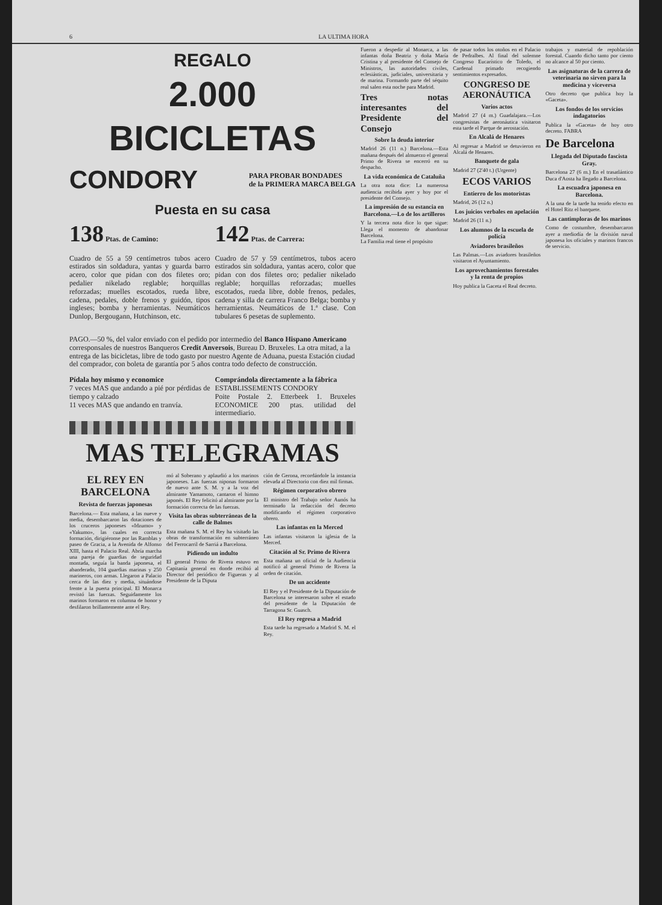6 LA ULTIMA HORA
REGALO
2.000
BICICLETAS
CONDORY
PARA PROBAR BONDADES
de la PRIMERA MARCA BELGA
Puesta en su casa
138 Ptas. de Camino:
Cuadro de 55 a 59 centímetros tubos acero estirados sin soldadura, yantas y guarda barro acero, color que pidan con dos filetes oro; pedalier nikelado reglable; horquillas reforzadas; muelles escotados, rueda libre, cadena, pedales, doble frenos y guidón, tipos ingleses; bomba y herramientas. Neumáticos Dunlop, Bergougann, Hutchinson, etc.
142 Ptas. de Carrera:
Cuadro de 57 y 59 centímetros, tubos acero estirados sin soldadura, yantas acero, color que pidan con dos filetes oro; pedalier nikelado reglable; horquillas reforzadas; muelles escotados, rueda libre, doble frenos, pedales, cadena y silla de carrera Franco Belga; bomba y herramientas. Neumáticos de 1.ª clase. Con tubulares 6 pesetas de suplemento.
PAGO.—50 %, del valor enviado con el pedido por intermedio del Banco Hispano Americano corresponsales de nuestros Banqueros Credit Anversois, Bureau D. Bruxeles. La otra mitad, a la entrega de las bicicletas, libre de todo gasto por nuestro Agente de Aduana, puesta Estación ciudad del comprador, con boleta de garantía por 5 años contra todo defecto de construcción.
Pídala hoy mismo y economice
7 veces MAS que andando a pié por pérdidas de tiempo y calzado
11 veces MAS que andando en tranvía.
Comprándola directamente a la fábrica
ESTABLISSEMENTS CONDORY
Poite Postale 2. Etterbeek 1. Bruxeles ECONOMICE 200 ptas. utilidad del intermediario.
MAS TELEGRAMAS
EL REY EN BARCELONA
Revista de fuerzas japonesas
Barcelona.— Esta mañana, a las nueve y media, desembarcaron las dotaciones de los cruceros japoneses «Idzumo» y «Yakumo», las cuales en correcta formación, dirigiéronse por las Ramblas y paseo de Gracia, a la Avenida de Alfonso XIII, hasta el Palacio Real. Abría marcha una pareja de guardias de seguridad montada, seguía la banda japonesa, el abanderado, 104 guardias marinas y 250 marineros, con armas. Llegaron a Palacio cerca de las diez y media, situándose frente a la puerta principal. El Monarca revistó las fuerzas. Seguidamente los marinos formaron en columna de honor y desfilaron brillantemente ante el Rey.
mó al Soberano y aplaudió a los marinos japoneses. Las fuerzas niponas formaron de nuevo ante S. M. y a la voz del almirante Yamamoto, cantaron el himno japonés. El Rey felicitó al almirante por la formación correcta de las fuerzas.
Visita las obras subterráneas de la calle de Balmes
Esta mañana S. M. el Rey ha visitado las obras de transformación en subterráneo del Ferrocarril de Sarriá a Barcelona.
Pidiendo un indulto
El general Primo de Rivera estuvo en Capitanía general en donde recibió al Director del periódico de Figueras y al Presidente de la Diputa
ción de Gerona, recordándole la instancia elevada al Directorio con diez mil firmas.
Régimen corporativo obrero
El ministro del Trabajo señor Aunós ha terminado la redacción del decreto modificando el régimen corporativo obrero.
Las infantas en la Merced
Las infantas visitaron la iglesia de la Merced.
Citación al Sr. Primo de Rivera
Esta mañana un oficial de la Audiencia notificó al general Primo de Rivera la orden de citación.
De un accidente
El Rey y el Presidente de la Diputación de Barcelona se interesaron sobre el estado del presidente de la Diputación de Tarragona Sr. Guasch.
El Rey regresa a Madrid
Esta tarde ha regresado a Madrid S. M. el Rey.
Fueron a despedir al Monarca, a las infantas doña Beatriz y doña María Cristina y al presidente del Consejo de Ministros, las autoridades civiles, eclesiásticas, judiciales, universitaria y de marina. Formando parte del séquito real salen esta noche para Madrid.
Tres notas interesantes del Presidente del Consejo
Sobre la deuda interior
Madrid 26 (11 n.) Barcelona.—Esta mañana después del almuerzo el general Primo de Rivera se encerró en su despacho.
La vida económica de Cataluña
La otra nota dice: La numerosa audiencia recibida ayer y hoy por el presidente del Consejo.
La impresión de su estancia en Barcelona.—Lo de los artilleros
Y la tercera nota dice lo que sigue: Llega el momento de abandonar Barcelona.
La Familia real tiene el propósito
de pasar todos los otoños en el Palacio de Pedralbes. Al final del solemne Congreso Eucarístico de Toledo, el Cardenal primado recogiendo sentimientos expresados.
CONGRESO DE AERONÁUTICA
Varios actos
Madrid 27 (4 m.) Guadalajara.—Los congresistas de aeronáutica visitaron esta tarde el Parque de aerostación.
En Alcalá de Henares
Al regresar a Madrid se detuvieron en Alcalá de Henares.
Banquete de gala
Madrid 27 (2'40 t.) (Urgente)
ECOS VARIOS
Entierro de los motoristas
Madrid, 26 (12 n.)
Los juicios verbales en apelación
Madrid 26 (11 n.)
Los alumnos de la escuela de policía
Aviadores brasileños
Las Palmas.—Los aviadores brasileños visitaron el Ayuntamiento.
Los aprovechamientos forestales y la renta de propios
Hoy publica la Gaceta el Real decreto.
trabajos y material de repoblación forestal. Cuando dicho tanto por ciento no alcance al 50 por ciento.
Las asignaturas de la carrera de veterinaria no sirven para la medicina y viceversa
Otro decreto que publica hoy la «Gaceta».
Los fondos de los servicios indagatorios
Publica la «Gaceta» de hoy otro decreto. FABRA
De Barcelona
Llegada del Diputado fascista Gray.
Barcelona 27 (6 m.) En el trasatlántico Duca d'Aosta ha llegado a Barcelona.
La escuadra japonesa en Barcelona.
A la una de la tarde ha tenido efecto en el Hotel Ritz el banquete.
Las cantimploras de los marinos
Como de costumbre, desembarcaron ayer a mediodía de la división naval japonesa los oficiales y marinos francos de servicio.